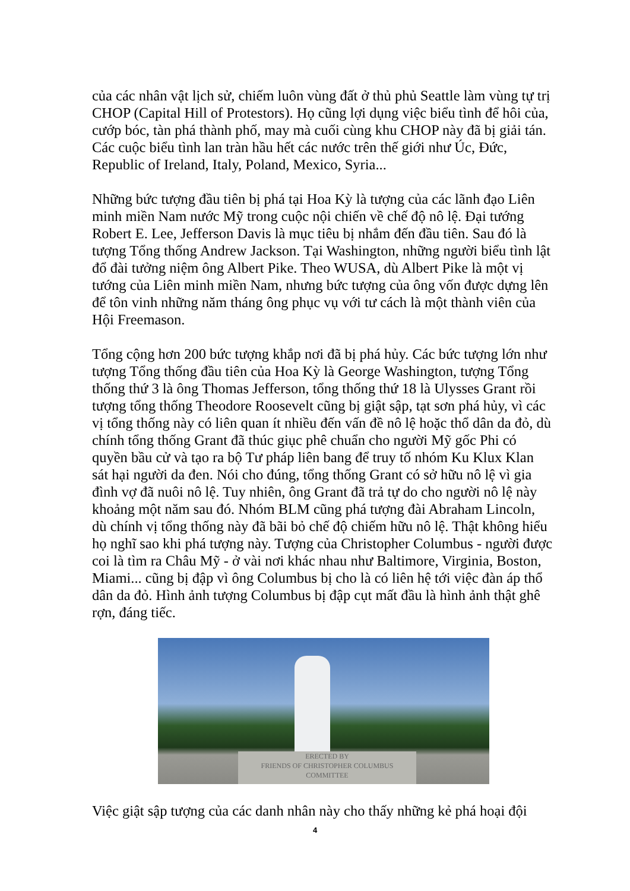của các nhân vật lịch sử, chiếm luôn vùng đất ở thủ phủ Seattle làm vùng tự trị CHOP (Capital Hill of Protestors). Họ cũng lợi dụng việc biểu tình để hôi của, cướp bóc, tàn phá thành phố, may mà cuối cùng khu CHOP này đã bị giải tán. Các cuộc biểu tình lan tràn hầu hết các nước trên thế giới như Úc, Đức, Republic of Ireland, Italy, Poland, Mexico, Syria...
Những bức tượng đầu tiên bị phá tại Hoa Kỳ là tượng của các lãnh đạo Liên minh miền Nam nước Mỹ trong cuộc nội chiến về chế độ nô lệ. Đại tướng Robert E. Lee, Jefferson Davis là mục tiêu bị nhắm đến đầu tiên. Sau đó là tượng Tổng thống Andrew Jackson. Tại Washington, những người biểu tình lật đổ đài tưởng niệm ông Albert Pike. Theo WUSA, dù Albert Pike là một vị tướng của Liên minh miền Nam, nhưng bức tượng của ông vốn được dựng lên để tôn vinh những năm tháng ông phục vụ với tư cách là một thành viên của Hội Freemason.
Tổng cộng hơn 200 bức tượng khắp nơi đã bị phá hủy. Các bức tượng lớn như tượng Tổng thống đầu tiên của Hoa Kỳ là George Washington, tượng Tổng thống thứ 3 là ông Thomas Jefferson, tổng thống thứ 18 là Ulysses Grant rồi tượng tổng thống Theodore Roosevelt cũng bị giật sập, tạt sơn phá hủy, vì các vị tổng thống này có liên quan ít nhiều đến vấn đề nô lệ hoặc thổ dân da đỏ, dù chính tổng thống Grant đã thúc giục phê chuẩn cho người Mỹ gốc Phi có quyền bầu cử và tạo ra bộ Tư pháp liên bang để truy tố nhóm Ku Klux Klan sát hại người da đen. Nói cho đúng, tổng thống Grant có sở hữu nô lệ vì gia đình vợ đã nuôi nô lệ. Tuy nhiên, ông Grant đã trả tự do cho người nô lệ này khoảng một năm sau đó. Nhóm BLM cũng phá tượng đài Abraham Lincoln, dù chính vị tổng thống này đã bãi bỏ chế độ chiếm hữu nô lệ. Thật không hiểu họ nghĩ sao khi phá tượng này. Tượng của Christopher Columbus - người được coi là tìm ra Châu Mỹ - ở vài nơi khác nhau như Baltimore, Virginia, Boston, Miami... cũng bị đập vì ông Columbus bị cho là có liên hệ tới việc đàn áp thổ dân da đỏ. Hình ảnh tượng Columbus bị đập cụt mất đầu là hình ảnh thật ghê rợn, đáng tiếc.
ERECTED BY
FRIENDS OF CHRISTOPHER COLUMBUS
COMMITTEE
Việc giật sập tượng của các danh nhân này cho thấy những kẻ phá hoại đội
4